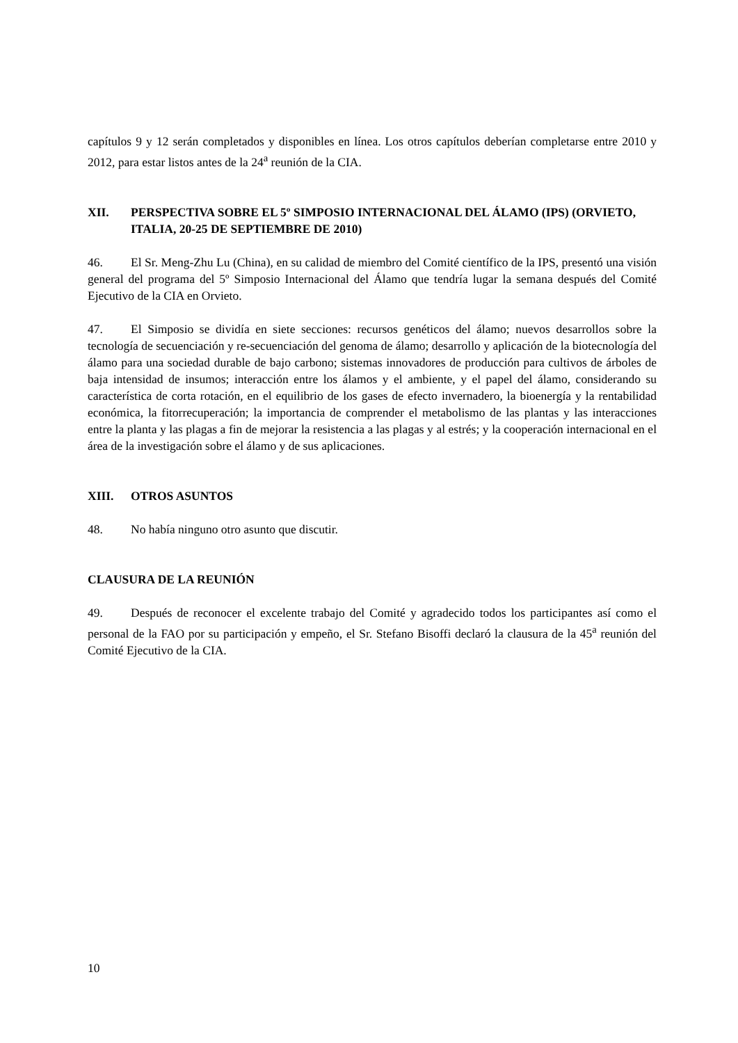capítulos 9 y 12 serán completados y disponibles en línea. Los otros capítulos deberían completarse entre 2010 y 2012, para estar listos antes de la 24<sup>a</sup> reunión de la CIA.
XII. PERSPECTIVA SOBRE EL 5º SIMPOSIO INTERNACIONAL DEL ÁLAMO (IPS) (ORVIETO, ITALIA, 20-25 DE SEPTIEMBRE DE 2010)
46. El Sr. Meng-Zhu Lu (China), en su calidad de miembro del Comité científico de la IPS, presentó una visión general del programa del 5º Simposio Internacional del Álamo que tendría lugar la semana después del Comité Ejecutivo de la CIA en Orvieto.
47. El Simposio se dividía en siete secciones: recursos genéticos del álamo; nuevos desarrollos sobre la tecnología de secuenciación y re-secuenciación del genoma de álamo; desarrollo y aplicación de la biotecnología del álamo para una sociedad durable de bajo carbono; sistemas innovadores de producción para cultivos de árboles de baja intensidad de insumos; interacción entre los álamos y el ambiente, y el papel del álamo, considerando su característica de corta rotación, en el equilibrio de los gases de efecto invernadero, la bioenergía y la rentabilidad económica, la fitorrecuperación; la importancia de comprender el metabolismo de las plantas y las interacciones entre la planta y las plagas a fin de mejorar la resistencia a las plagas y al estrés; y la cooperación internacional en el área de la investigación sobre el álamo y de sus aplicaciones.
XIII. OTROS ASUNTOS
48. No había ninguno otro asunto que discutir.
CLAUSURA DE LA REUNIÓN
49. Después de reconocer el excelente trabajo del Comité y agradecido todos los participantes así como el personal de la FAO por su participación y empeño, el Sr. Stefano Bisoffi declaró la clausura de la 45<sup>a</sup> reunión del Comité Ejecutivo de la CIA.
10